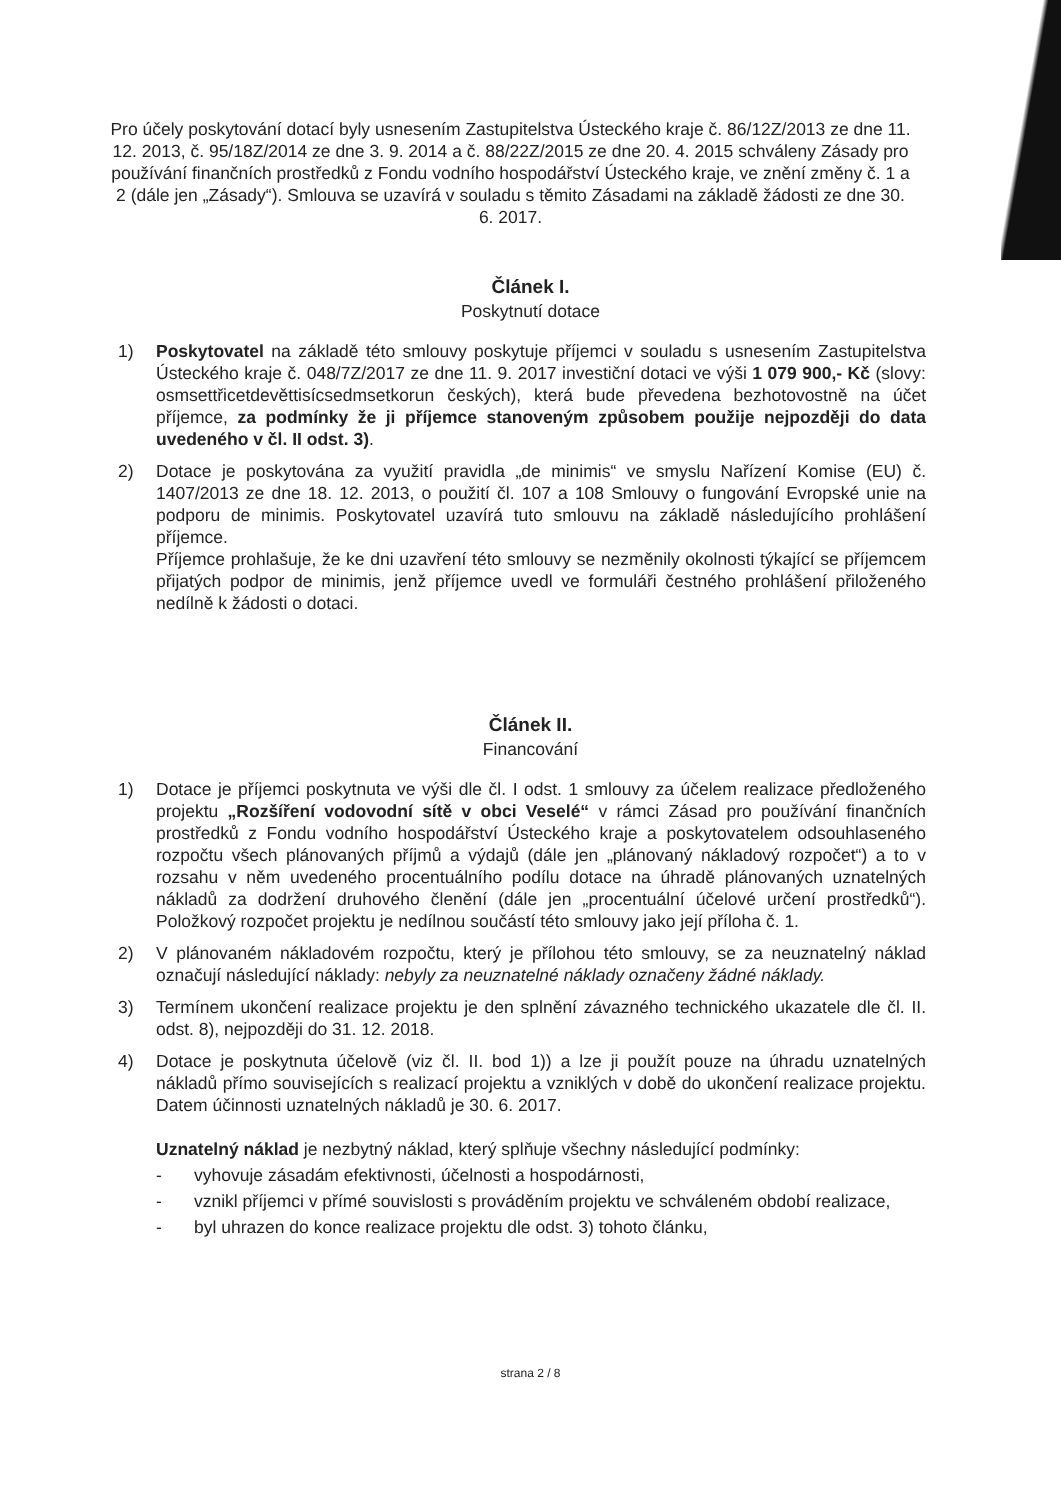Pro účely poskytování dotací byly usnesením Zastupitelstva Ústeckého kraje č. 86/12Z/2013 ze dne 11. 12. 2013, č. 95/18Z/2014 ze dne 3. 9. 2014 a č. 88/22Z/2015 ze dne 20. 4. 2015 schváleny Zásady pro používání finančních prostředků z Fondu vodního hospodářství Ústeckého kraje, ve znění změny č. 1 a 2 (dále jen „Zásady“). Smlouva se uzavírá v souladu s těmito Zásadami na základě žádosti ze dne 30. 6. 2017.
Článek I.
Poskytnutí dotace
1) Poskytovatel na základě této smlouvy poskytuje příjemci v souladu s usnesením Zastupitelstva Ústeckého kraje č. 048/7Z/2017 ze dne 11. 9. 2017 investiční dotaci ve výši 1 079 900,- Kč (slovy: osmsettřicetdevěttisícsedmsetkorun českých), která bude převedena bezhotovostně na účet příjemce, za podmínky že ji příjemce stanoveným způsobem použije nejpozději do data uvedeného v čl. II odst. 3).
2) Dotace je poskytována za využití pravidla „de minimis“ ve smyslu Nařízení Komise (EU) č. 1407/2013 ze dne 18. 12. 2013, o použití čl. 107 a 108 Smlouvy o fungování Evropské unie na podporu de minimis. Poskytovatel uzavírá tuto smlouvu na základě následujícího prohlášení příjemce.
Příjemce prohlašuje, že ke dni uzavření této smlouvy se nezměnily okolnosti týkající se příjemcem přijatých podpor de minimis, jenž příjemce uvedl ve formuláři čestného prohlášení přiloženého nedílně k žádosti o dotaci.
Článek II.
Financování
1) Dotace je příjemci poskytnuta ve výši dle čl. I odst. 1 smlouvy za účelem realizace předloženého projektu „Rozšíření vodovodní sítě v obci Veselé“ v rámci Zásad pro používání finančních prostředků z Fondu vodního hospodářství Ústeckého kraje a poskytovatelem odsouhlaseného rozpočtu všech plánovaných příjmů a výdajů (dále jen „plánovaný nákladový rozpočet“) a to v rozsahu v něm uvedeného procentuálního podílu dotace na úhradě plánovaných uznatelných nákladů za dodržení druhového členění (dále jen „procentuální účelové určení prostředků“). Položkový rozpočet projektu je nedílnou součástí této smlouvy jako její příloha č. 1.
2) V plánovaném nákladovém rozpočtu, který je přílohou této smlouvy, se za neuznatelný náklad označují následující náklady: nebyly za neuznatelné náklady označeny žádné náklady.
3) Termínem ukončení realizace projektu je den splnění závazného technického ukazatele dle čl. II. odst. 8), nejpozději do 31. 12. 2018.
4) Dotace je poskytnuta účelově (viz čl. II. bod 1)) a lze ji použít pouze na úhradu uznatelných nákladů přímo souvisejících s realizací projektu a vzniklých v době do ukončení realizace projektu. Datem účinnosti uznatelných nákladů je 30. 6. 2017.
Uznatelný náklad je nezbytný náklad, který splňuje všechny následující podmínky:
- vyhovuje zásadám efektivnosti, účelnosti a hospodárnosti,
- vznikl příjemci v přímé souvislosti s prováděním projektu ve schváleném období realizace,
- byl uhrazen do konce realizace projektu dle odst. 3) tohoto článku,
strana 2 / 8